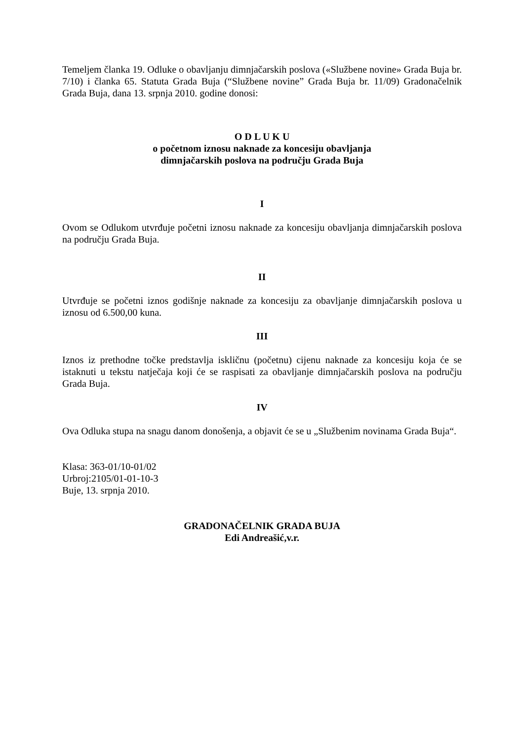Temeljem članka 19. Odluke o obavljanju dimnjačarskih poslova («Službene novine» Grada Buja br. 7/10) i članka 65. Statuta Grada Buja (“Službene novine” Grada Buja br. 11/09) Gradonačelnik Grada Buja, dana 13. srpnja 2010. godine donosi:
O D L U K U
o početnom iznosu naknade za koncesiju obavljanja
dimnjačarskih poslova na području Grada Buja
I
Ovom se Odlukom utvrđuje početni iznosu naknade za koncesiju obavljanja dimnjačarskih poslova na području Grada Buja.
II
Utvrđuje se početni iznos godišnje naknade za koncesiju za obavljanje dimnjačarskih poslova u iznosu od 6.500,00 kuna.
III
Iznos iz prethodne točke predstavlja iskličnu (početnu) cijenu naknade za koncesiju koja će se istaknuti u tekstu natječaja koji će se raspisati za obavljanje dimnjačarskih poslova na području Grada Buja.
IV
Ova Odluka stupa na snagu danom donošenja, a objavit će se u „Službenim novinama Grada Buja“.
Klasa: 363-01/10-01/02
Urbroj:2105/01-01-10-3
Buje, 13. srpnja 2010.
GRADONAČELNIK GRADA BUJA
Edi Andreašić,v.r.